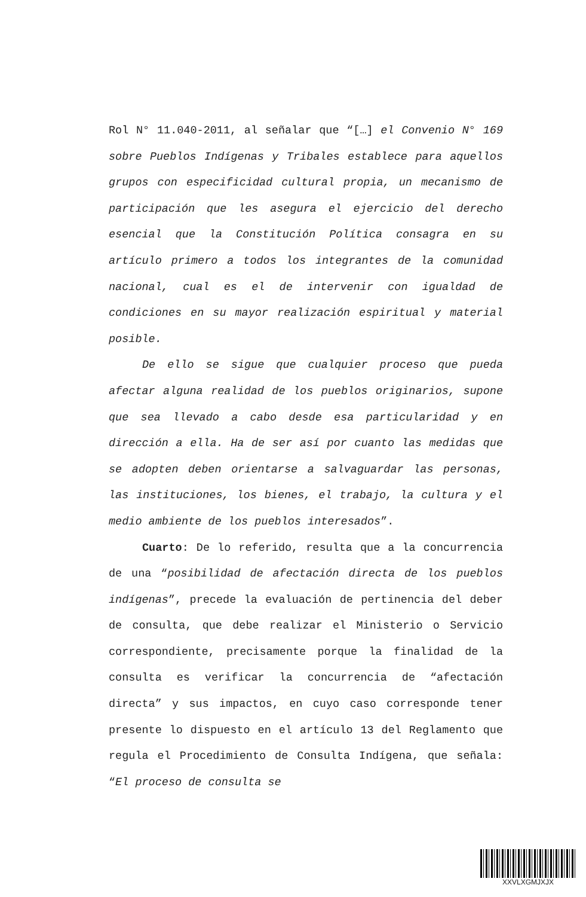Rol N° 11.040-2011, al señalar que “[…] el Convenio N° 169 sobre Pueblos Indígenas y Tribales establece para aquellos grupos con especificidad cultural propia, un mecanismo de participación que les asegura el ejercicio del derecho esencial que la Constitución Política consagra en su artículo primero a todos los integrantes de la comunidad nacional, cual es el de intervenir con igualdad de condiciones en su mayor realización espiritual y material posible.
De ello se sigue que cualquier proceso que pueda afectar alguna realidad de los pueblos originarios, supone que sea llevado a cabo desde esa particularidad y en dirección a ella. Ha de ser así por cuanto las medidas que se adopten deben orientarse a salvaguardar las personas, las instituciones, los bienes, el trabajo, la cultura y el medio ambiente de los pueblos interesados”.
Cuarto: De lo referido, resulta que a la concurrencia de una “posibilidad de afectación directa de los pueblos indígenas”, precede la evaluación de pertinencia del deber de consulta, que debe realizar el Ministerio o Servicio correspondiente, precisamente porque la finalidad de la consulta es verificar la concurrencia de “afectación directa” y sus impactos, en cuyo caso corresponde tener presente lo dispuesto en el artículo 13 del Reglamento que regula el Procedimiento de Consulta Indígena, que señala: “El proceso de consulta se
XXVLXGMJXJX